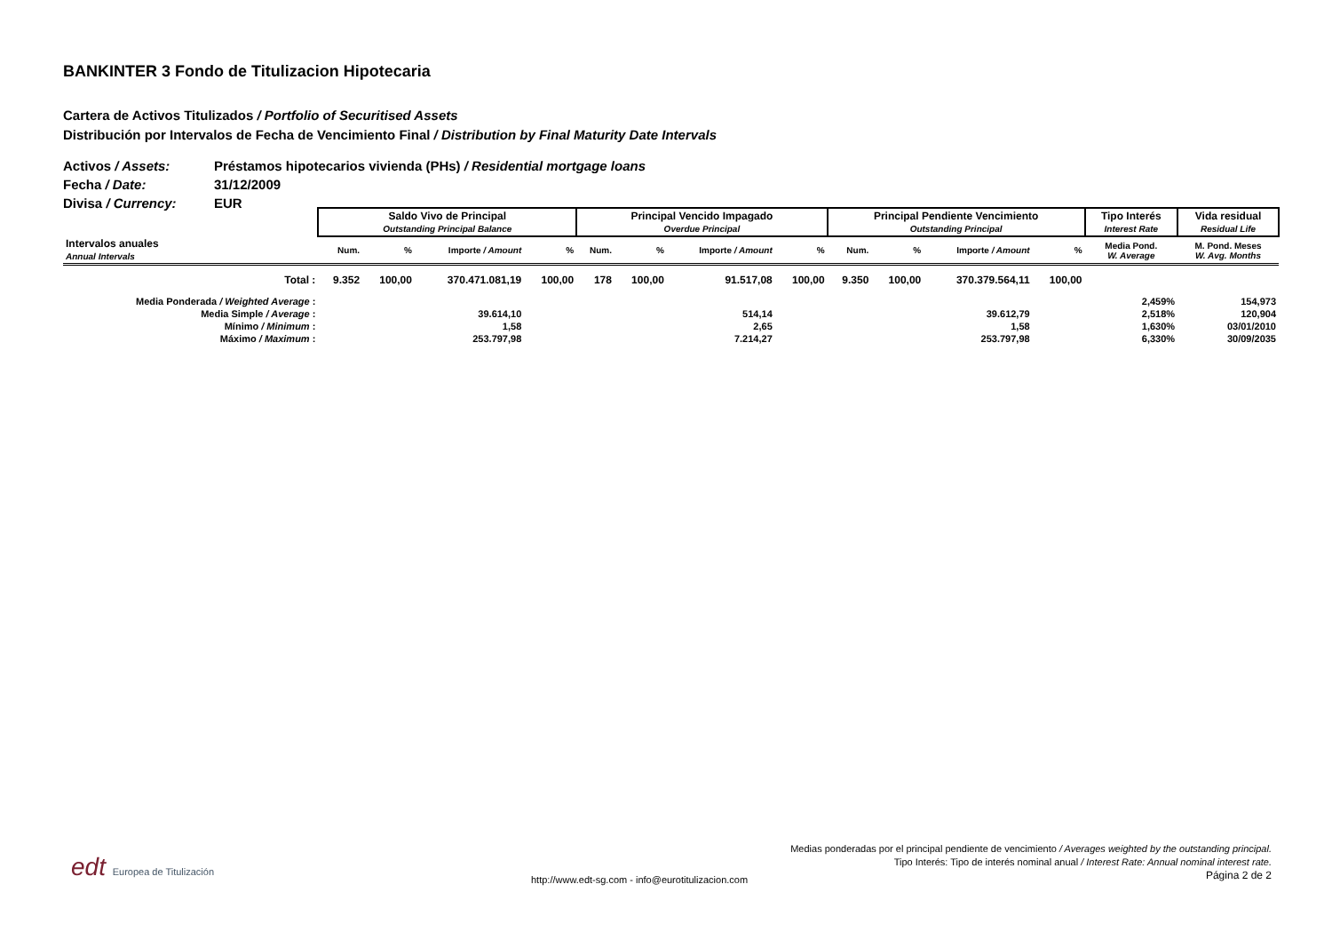BANKINTER 3 Fondo de Titulizacion Hipotecaria
Cartera de Activos Titulizados / Portfolio of Securitised Assets
Distribución por Intervalos de Fecha de Vencimiento Final / Distribution by Final Maturity Date Intervals
Activos / Assets: Préstamos hipotecarios vivienda (PHs) / Residential mortgage loans
Fecha / Date: 31/12/2009
Divisa / Currency: EUR
| | Saldo Vivo de Principal Outstanding Principal Balance | | | | Principal Vencido Impagado Overdue Principal | | | | Principal Pendiente Vencimiento Outstanding Principal | | | | Tipo Interés Interest Rate | Vida residual Residual Life |
| --- | --- | --- | --- | --- | --- | --- | --- | --- | --- | --- | --- | --- | --- | --- |
| Intervalos anuales Annual Intervals | Num. | % | Importe / Amount | % | Num. | % | Importe / Amount | % | Num. | % | Importe / Amount | % | Media Pond. W. Average | M. Pond. Meses W. Avg. Months |
| Total : | 9.352 | 100,00 | 370.471.081,19 | 100,00 | 178 | 100,00 | 91.517,08 | 100,00 | 9.350 | 100,00 | 370.379.564,11 | 100,00 | | |
| Media Ponderada / Weighted Average : | | | | | | | | | | | | | 2,459% | 154,973 |
| Media Simple / Average : | | | 39.614,10 | | | | 514,14 | | | | 39.612,79 | | 2,518% | 120,904 |
| Mínimo / Minimum : | | | 1,58 | | | | 2,65 | | | | 1,58 | | 1,630% | 03/01/2010 |
| Máximo / Maximum : | | | 253.797,98 | | | | 7.214,27 | | | | 253.797,98 | | 6,330% | 30/09/2035 |
edt Europea de Titulización
http://www.edt-sg.com - info@eurotitulizacion.com
Medias ponderadas por el principal pendiente de vencimiento / Averages weighted by the outstanding principal.
Tipo Interés: Tipo de interés nominal anual / Interest Rate: Annual nominal interest rate.
Página 2 de 2